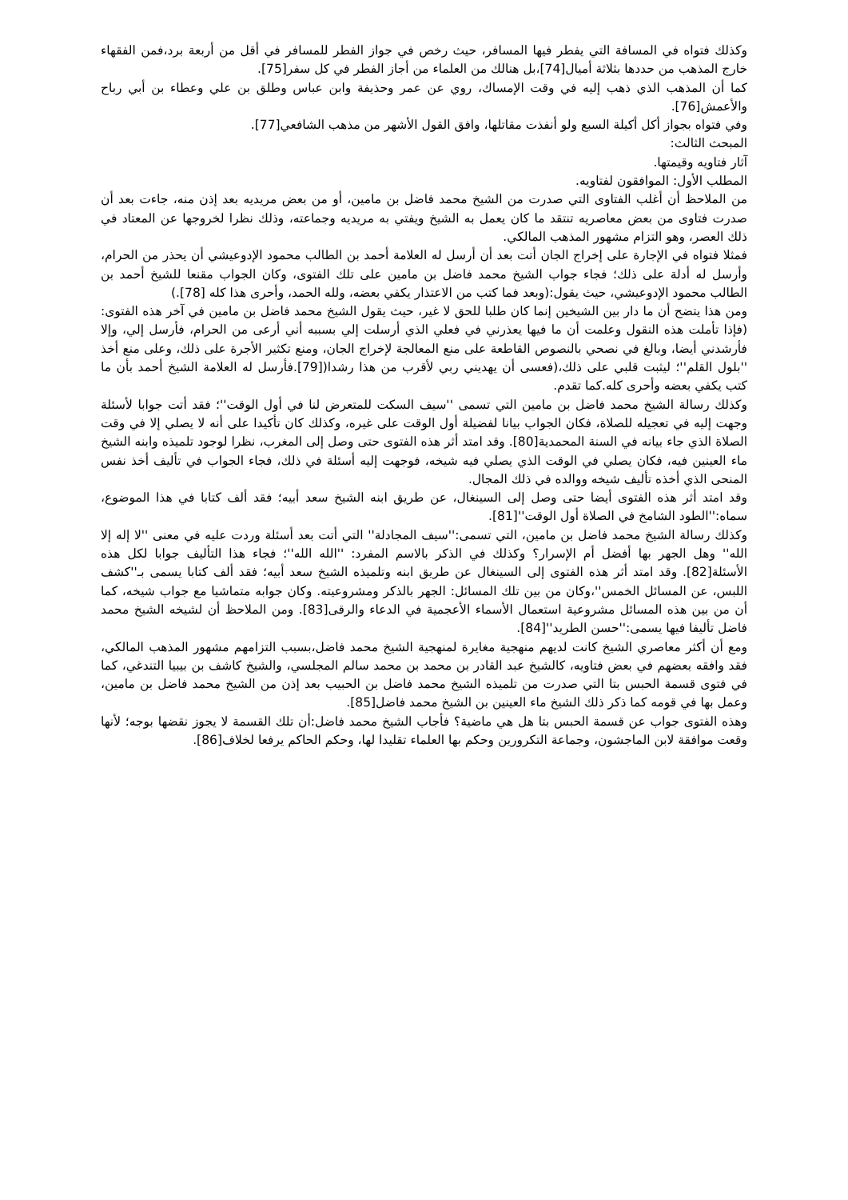وكذلك فتواه في المسافة التي يفطر فيها المسافر، حيث رخص في جواز الفطر للمسافر في أقل من أربعة برد،فمن الفقهاء خارج المذهب من حددها بثلاثة أميال[74]،بل هنالك من العلماء من أجاز الفطر في كل سفر[75].
كما أن المذهب الذي ذهب إليه في وقت الإمساك، روي عن عمر وحذيفة وابن عباس وطلق بن علي وعطاء بن أبي رباح والأعمش[76].
وفي فتواه بجواز أكل أكيلة السبع ولو أنفذت مقاتلها، وافق القول الأشهر من مذهب الشافعي[77].
المبحث الثالث:
آثار فتاويه وقيمتها.
المطلب الأول: الموافقون لفتاويه.
من الملاحظ أن أغلب الفتاوى التي صدرت من الشيخ محمد فاضل بن مامين، أو من بعض مريديه بعد إذن منه، جاءت بعد أن صدرت فتاوى من بعض معاصريه تنتقد ما كان يعمل به الشيخ ويفتي به مريديه وجماعته، وذلك نظرا لخروجها عن المعتاد في ذلك العصر، وهو التزام مشهور المذهب المالكي.
فمثلا فتواه في الإجارة على إخراج الجان أتت بعد أن أرسل له العلامة أحمد بن الطالب محمود الإدوعيشي أن يحذر من الحرام، وأرسل له أدلة على ذلك؛ فجاء جواب الشيخ محمد فاضل بن مامين على تلك الفتوى، وكان الجواب مقنعا للشيخ أحمد بن الطالب محمود الإدوعيشي، حيث يقول:(وبعد فما كتب من الاعتذار يكفي بعضه، ولله الحمد، وأحرى هذا كله [78].)
ومن هذا يتضح أن ما دار بين الشيخين إنما كان طلبا للحق لا غير، حيث يقول الشيخ محمد فاضل بن مامين في آخر هذه الفتوى:(فإذا تأملت هذه النقول وعلمت أن ما فيها يعذرني في فعلي الذي أرسلت إلي بسببه أني أرعى من الحرام، فأرسل إلي، وإلا فأرشدني أيضا، وبالغ في نصحي بالنصوص القاطعة على منع المعالجة لإخراج الجان، ومنع تكثير الأجرة على ذلك، وعلى منع أخذ ''بلول القلم''؛ ليثبت قلبي على ذلك،(فعسى أن يهديني ربي لأقرب من هذا رشدا([79].فأرسل له العلامة الشيخ أحمد بأن ما كتب يكفي بعضه وأحرى كله.كما تقدم.
وكذلك رسالة الشيخ محمد فاضل بن مامين التي تسمى ''سيف السكت للمتعرض لنا في أول الوقت''؛ فقد أتت جوابا لأسئلة وجهت إليه في تعجيله للصلاة، فكان الجواب بيانا لفضيلة أول الوقت على غيره، وكذلك كان تأكيدا على أنه لا يصلي إلا في وقت الصلاة الذي جاء بيانه في السنة المحمدية[80]. وقد امتد أثر هذه الفتوى حتى وصل إلى المغرب، نظرا لوجود تلميذه وابنه الشيخ ماء العينين فيه، فكان يصلي في الوقت الذي يصلي فيه شيخه، فوجهت إليه أسئلة في ذلك، فجاء الجواب في تأليف أخذ نفس المنحى الذي أخذه تأليف شيخه ووالده في ذلك المجال.
وقد امتد أثر هذه الفتوى أيضا حتى وصل إلى السينغال، عن طريق ابنه الشيخ سعد أبيه؛ فقد ألف كتابا في هذا الموضوع، سماه:''الطود الشامخ في الصلاة أول الوقت''[81].
وكذلك رسالة الشيخ محمد فاضل بن مامين، التي تسمى:''سيف المجادلة'' التي أتت بعد أسئلة وردت عليه في معنى ''لا إله إلا الله'' وهل الجهر بها أفضل أم الإسرار؟ وكذلك في الذكر بالاسم المفرد: ''الله الله''؛ فجاء هذا التأليف جوابا لكل هذه الأسئلة[82]. وقد امتد أثر هذه الفتوى إلى السينغال عن طريق ابنه وتلميذه الشيخ سعد أبيه؛ فقد ألف كتابا يسمى بـ''كشف اللبس، عن المسائل الخمس''،وكان من بين تلك المسائل: الجهر بالذكر ومشروعيته. وكان جوابه متماشيا مع جواب شيخه، كما أن من بين هذه المسائل مشروعية استعمال الأسماء الأعجمية في الدعاء والرقى[83]. ومن الملاحظ أن لشيخه الشيخ محمد فاضل تأليفا فيها يسمى:''حسن الطريد''[84].
ومع أن أكثر معاصري الشيخ كانت لديهم منهجية مغايرة لمنهجية الشيخ محمد فاضل،بسبب التزامهم مشهور المذهب المالكي، فقد وافقه بعضهم في بعض فتاويه، كالشيخ عبد القادر بن محمد بن محمد سالم المجلسي، والشيخ كاشف بن بيبيا التندغي، كما في فتوى قسمة الحبس بتا التي صدرت من تلميذه الشيخ محمد فاضل بن الحبيب بعد إذن من الشيخ محمد فاضل بن مامين، وعمل بها في قومه كما ذكر ذلك الشيخ ماء العينين بن الشيخ محمد فاضل[85].
وهذه الفتوى جواب عن قسمة الحبس بتا هل هي ماضية؟ فأجاب الشيخ محمد فاضل:أن تلك القسمة لا يجوز نقضها بوجه؛ لأنها وقعت موافقة لابن الماجشون، وجماعة التكرورين وحكم بها العلماء تقليدا لها، وحكم الحاكم يرفعا لخلاف[86].